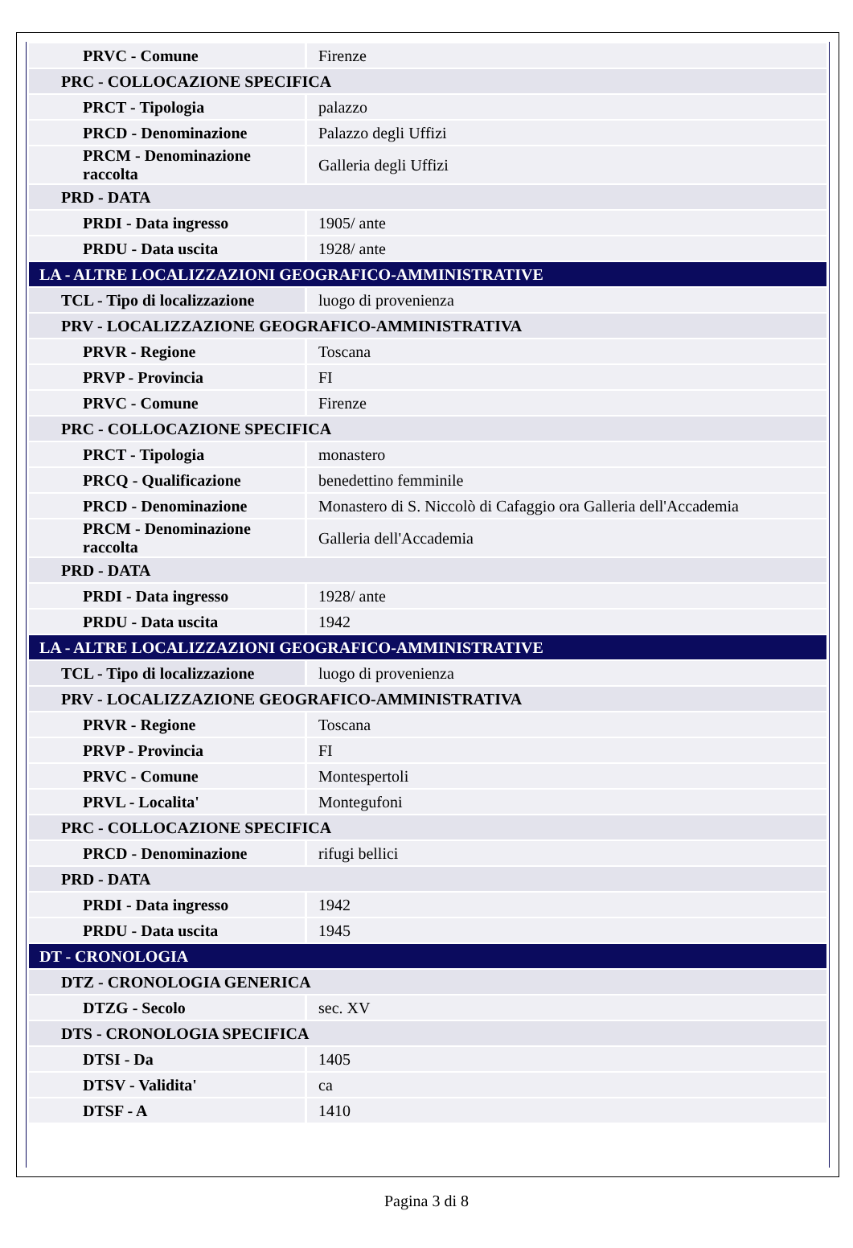| PRVC - Comune | Firenze |
| PRC - COLLOCAZIONE SPECIFICA | |
| PRCT - Tipologia | palazzo |
| PRCD - Denominazione | Palazzo degli Uffizi |
| PRCM - Denominazione raccolta | Galleria degli Uffizi |
| PRD - DATA | |
| PRDI - Data ingresso | 1905/ ante |
| PRDU - Data uscita | 1928/ ante |
| LA - ALTRE LOCALIZZAZIONI GEOGRAFICO-AMMINISTRATIVE | |
| TCL - Tipo di localizzazione | luogo di provenienza |
| PRV - LOCALIZZAZIONE GEOGRAFICO-AMMINISTRATIVA | |
| PRVR - Regione | Toscana |
| PRVP - Provincia | FI |
| PRVC - Comune | Firenze |
| PRC - COLLOCAZIONE SPECIFICA | |
| PRCT - Tipologia | monastero |
| PRCQ - Qualificazione | benedettino femminile |
| PRCD - Denominazione | Monastero di S. Niccolò di Cafaggio ora Galleria dell'Accademia |
| PRCM - Denominazione raccolta | Galleria dell'Accademia |
| PRD - DATA | |
| PRDI - Data ingresso | 1928/ ante |
| PRDU - Data uscita | 1942 |
| LA - ALTRE LOCALIZZAZIONI GEOGRAFICO-AMMINISTRATIVE | |
| TCL - Tipo di localizzazione | luogo di provenienza |
| PRV - LOCALIZZAZIONE GEOGRAFICO-AMMINISTRATIVA | |
| PRVR - Regione | Toscana |
| PRVP - Provincia | FI |
| PRVC - Comune | Montespertoli |
| PRVL - Localita' | Montegufoni |
| PRC - COLLOCAZIONE SPECIFICA | |
| PRCD - Denominazione | rifugi bellici |
| PRD - DATA | |
| PRDI - Data ingresso | 1942 |
| PRDU - Data uscita | 1945 |
| DT - CRONOLOGIA | |
| DTZ - CRONOLOGIA GENERICA | |
| DTZG - Secolo | sec. XV |
| DTS - CRONOLOGIA SPECIFICA | |
| DTSI - Da | 1405 |
| DTSV - Validita' | ca |
| DTSF - A | 1410 |
Pagina 3 di 8